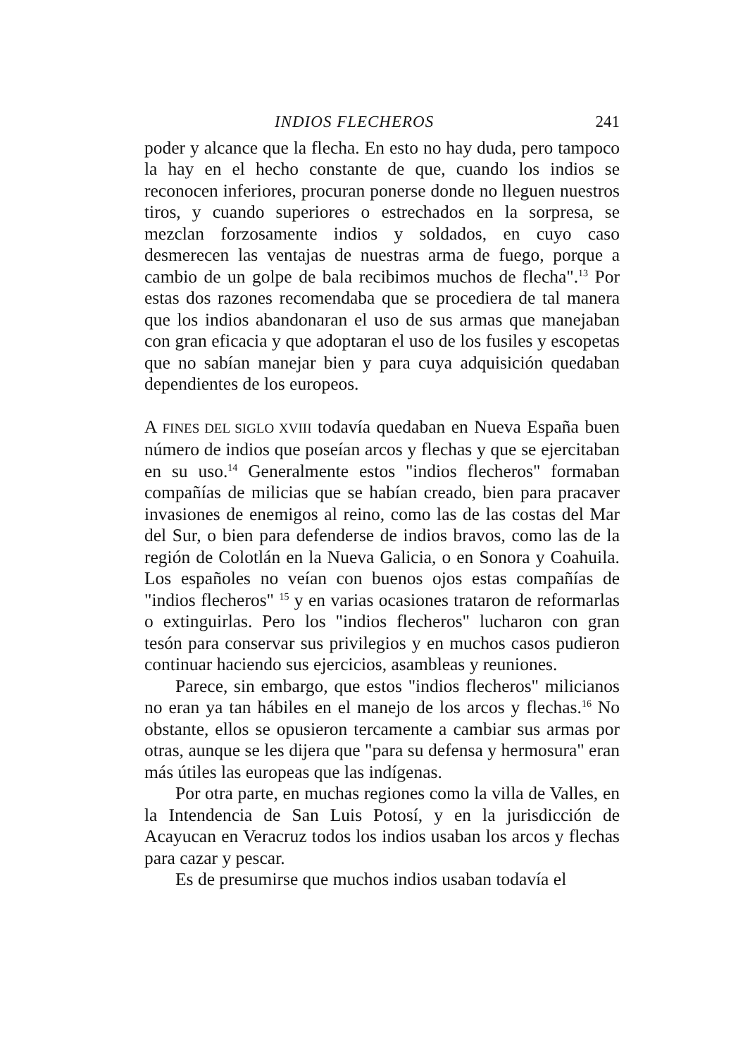INDIOS FLECHEROS 241
poder y alcance que la flecha. En esto no hay duda, pero tampoco la hay en el hecho constante de que, cuando los indios se reconocen inferiores, procuran ponerse donde no lleguen nuestros tiros, y cuando superiores o estrechados en la sorpresa, se mezclan forzosamente indios y soldados, en cuyo caso desmerecen las ventajas de nuestras arma de fuego, porque a cambio de un golpe de bala recibimos muchos de flecha".<sup>13</sup> Por estas dos razones recomendaba que se procediera de tal manera que los indios abandonaran el uso de sus armas que manejaban con gran eficacia y que adoptaran el uso de los fusiles y escopetas que no sabían manejar bien y para cuya adquisición quedaban dependientes de los europeos.
A FINES DEL SIGLO XVIII todavía quedaban en Nueva España buen número de indios que poseían arcos y flechas y que se ejercitaban en su uso.<sup>14</sup> Generalmente estos "indios flecheros" formaban compañías de milicias que se habían creado, bien para pracaver invasiones de enemigos al reino, como las de las costas del Mar del Sur, o bien para defenderse de indios bravos, como las de la región de Colotlán en la Nueva Galicia, o en Sonora y Coahuila. Los españoles no veían con buenos ojos estas compañías de "indios flecheros" <sup>15</sup> y en varias ocasiones trataron de reformarlas o extinguirlas. Pero los "indios flecheros" lucharon con gran tesón para conservar sus privilegios y en muchos casos pudieron continuar haciendo sus ejercicios, asambleas y reuniones.
Parece, sin embargo, que estos "indios flecheros" milicianos no eran ya tan hábiles en el manejo de los arcos y flechas.<sup>16</sup> No obstante, ellos se opusieron tercamente a cambiar sus armas por otras, aunque se les dijera que "para su defensa y hermosura" eran más útiles las europeas que las indígenas.
Por otra parte, en muchas regiones como la villa de Valles, en la Intendencia de San Luis Potosí, y en la jurisdicción de Acayucan en Veracruz todos los indios usaban los arcos y flechas para cazar y pescar.
Es de presumirse que muchos indios usaban todavía el